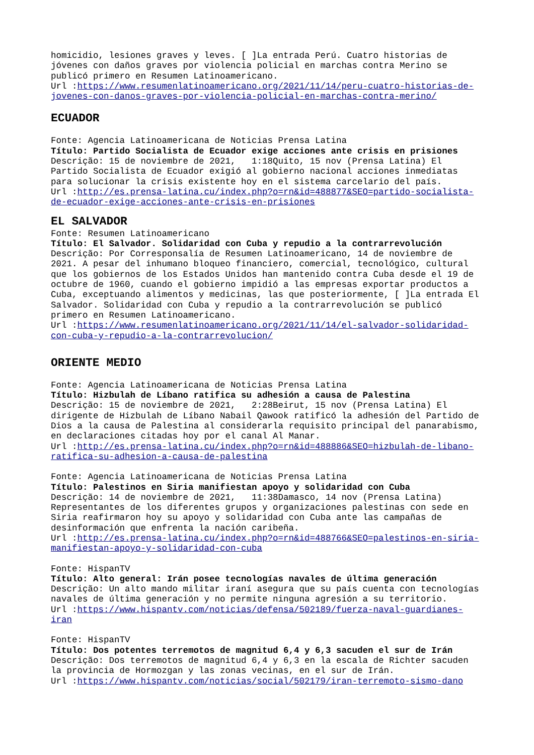homicidio, lesiones graves y leves. [ ]La entrada Perú. Cuatro historias de jóvenes con daños graves por violencia policial en marchas contra Merino se publicó primero en Resumen Latinoamericano.
Url :https://www.resumenlatinoamericano.org/2021/11/14/peru-cuatro-historias-de-jovenes-con-danos-graves-por-violencia-policial-en-marchas-contra-merino/
ECUADOR
Fonte: Agencia Latinoamericana de Noticias Prensa Latina
Título: Partido Socialista de Ecuador exige acciones ante crisis en prisiones
Descrição: 15 de noviembre de 2021, 1:18Quito, 15 nov (Prensa Latina) El Partido Socialista de Ecuador exigió al gobierno nacional acciones inmediatas para solucionar la crisis existente hoy en el sistema carcelario del país.
Url :http://es.prensa-latina.cu/index.php?o=rn&id=488877&SEO=partido-socialista-de-ecuador-exige-acciones-ante-crisis-en-prisiones
EL SALVADOR
Fonte: Resumen Latinoamericano
Título: El Salvador. Solidaridad con Cuba y repudio a la contrarrevolución
Descrição: Por Corresponsalía de Resumen Latinoamericano, 14 de noviembre de 2021. A pesar del inhumano bloqueo financiero, comercial, tecnológico, cultural que los gobiernos de los Estados Unidos han mantenido contra Cuba desde el 19 de octubre de 1960, cuando el gobierno impidió a las empresas exportar productos a Cuba, exceptuando alimentos y medicinas, las que posteriormente, [ ]La entrada El Salvador. Solidaridad con Cuba y repudio a la contrarrevolución se publicó primero en Resumen Latinoamericano.
Url :https://www.resumenlatinoamericano.org/2021/11/14/el-salvador-solidaridad-con-cuba-y-repudio-a-la-contrarrevolucion/
ORIENTE MEDIO
Fonte: Agencia Latinoamericana de Noticias Prensa Latina
Título: Hizbulah de Líbano ratifica su adhesión a causa de Palestina
Descrição: 15 de noviembre de 2021, 2:28Beirut, 15 nov (Prensa Latina) El dirigente de Hizbulah de Líbano Nabail Qawook ratificó la adhesión del Partido de Dios a la causa de Palestina al considerarla requisito principal del panarabismo, en declaraciones citadas hoy por el canal Al Manar.
Url :http://es.prensa-latina.cu/index.php?o=rn&id=488886&SEO=hizbulah-de-libano-ratifica-su-adhesion-a-causa-de-palestina
Fonte: Agencia Latinoamericana de Noticias Prensa Latina
Título: Palestinos en Siria manifiestan apoyo y solidaridad con Cuba
Descrição: 14 de noviembre de 2021, 11:38Damasco, 14 nov (Prensa Latina) Representantes de los diferentes grupos y organizaciones palestinas con sede en Siria reafirmaron hoy su apoyo y solidaridad con Cuba ante las campañas de desinformación que enfrenta la nación caribeña.
Url :http://es.prensa-latina.cu/index.php?o=rn&id=488766&SEO=palestinos-en-siria-manifiestan-apoyo-y-solidaridad-con-cuba
Fonte: HispanTV
Título: Alto general: Irán posee tecnologías navales de última generación
Descrição: Un alto mando militar iraní asegura que su país cuenta con tecnologías navales de última generación y no permite ninguna agresión a su territorio.
Url :https://www.hispantv.com/noticias/defensa/502189/fuerza-naval-guardianes-iran
Fonte: HispanTV
Título: Dos potentes terremotos de magnitud 6,4 y 6,3 sacuden el sur de Irán
Descrição: Dos terremotos de magnitud 6,4 y 6,3 en la escala de Richter sacuden la provincia de Hormozgan y las zonas vecinas, en el sur de Irán.
Url :https://www.hispantv.com/noticias/social/502179/iran-terremoto-sismo-dano